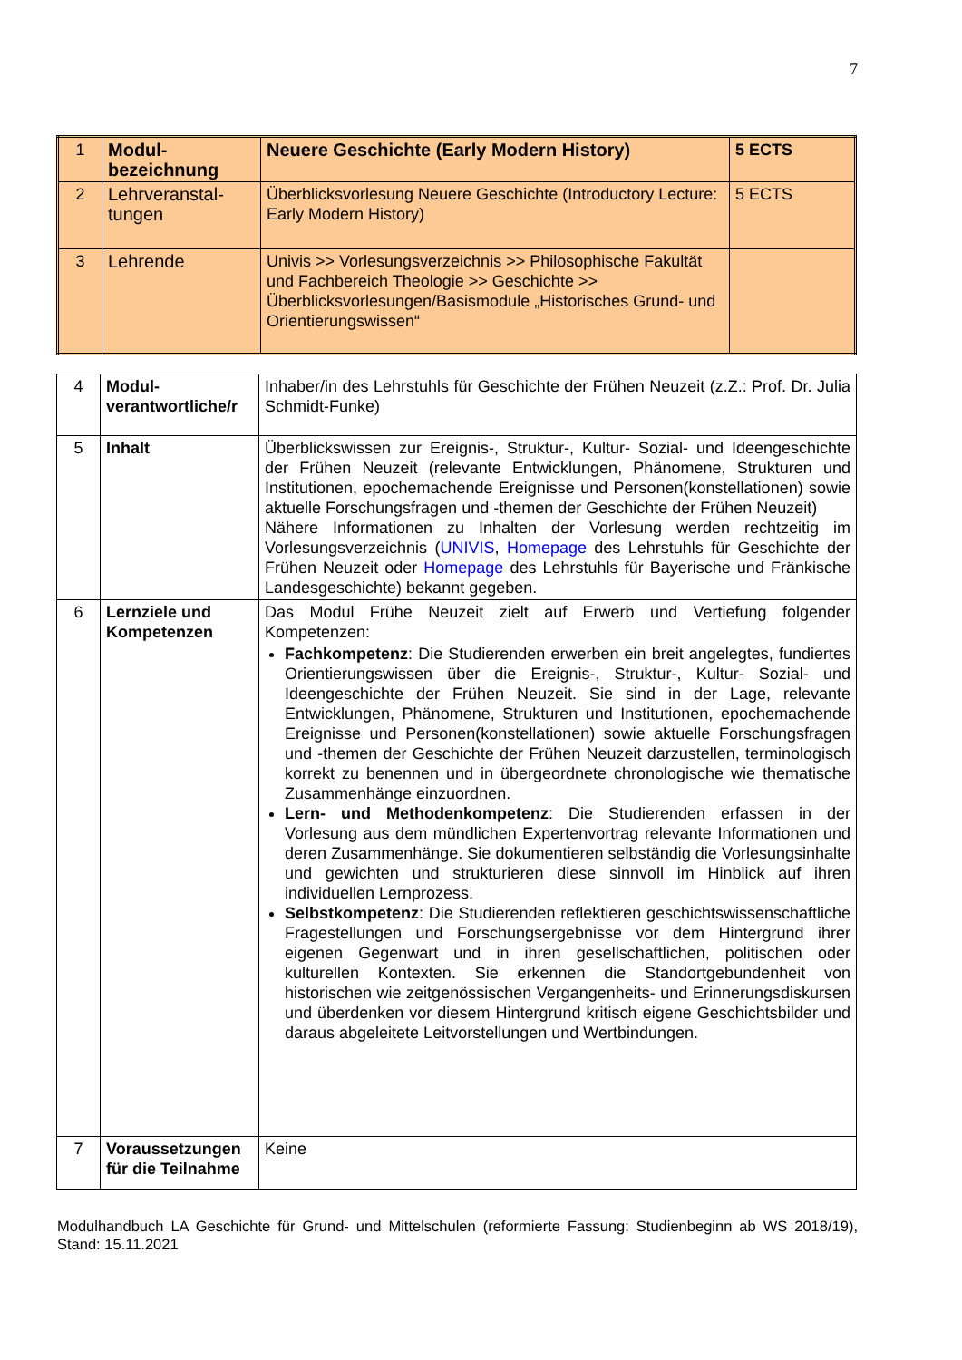7
| 1 | Modul-bezeichnung | Neuere Geschichte (Early Modern History) | 5 ECTS |
| 2 | Lehrveranstal-tungen | Überblicksvorlesung Neuere Geschichte (Introductory Lecture: Early Modern History) | 5 ECTS |
| 3 | Lehrende | Univis >> Vorlesungsverzeichnis >> Philosophische Fakultät und Fachbereich Theologie >> Geschichte >> Überblicksvorlesungen/Basismodule „Historisches Grund- und Orientierungswissen“ | |
| 4 | Modul-verantwortliche/r | Inhaber/in des Lehrstuhls für Geschichte der Frühen Neuzeit (z.Z.: Prof. Dr. Julia Schmidt-Funke) |
| 5 | Inhalt | Überblickswissen zur Ereignis-, Struktur-, Kultur- Sozial- und Ideengeschichte der Frühen Neuzeit (relevante Entwicklungen, Phänomene, Strukturen und Institutionen, epochemachende Ereignisse und Personen(konstellationen) sowie aktuelle Forschungsfragen und -themen der Geschichte der Frühen Neuzeit) Nähere Informationen zu Inhalten der Vorlesung werden rechtzeitig im Vorlesungsverzeichnis ( UNIVIS , Homepage des Lehrstuhls für Geschichte der Frühen Neuzeit oder Homepage des Lehrstuhls für Bayerische und Fränkische Landesgeschichte) bekannt gegeben. |
| 6 | Lernziele und Kompetenzen | Das Modul Frühe Neuzeit zielt auf Erwerb und Vertiefung folgender Kompetenzen: Fachkompetenz : Die Studierenden erwerben ein breit angelegtes, fundiertes Orientierungswissen über die Ereignis-, Struktur-, Kultur- Sozial- und Ideengeschichte der Frühen Neuzeit. Sie sind in der Lage, relevante Entwicklungen, Phänomene, Strukturen und Institutionen, epochemachende Ereignisse und Personen(konstellationen) sowie aktuelle Forschungsfragen und -themen der Geschichte der Frühen Neuzeit darzustellen, terminologisch korrekt zu benennen und in übergeordnete chronologische wie thematische Zusammenhänge einzuordnen. Lern- und Methodenkompetenz : Die Studierenden erfassen in der Vorlesung aus dem mündlichen Expertenvortrag relevante Informationen und deren Zusammenhänge. Sie dokumentieren selbständig die Vorlesungsinhalte und gewichten und strukturieren diese sinnvoll im Hinblick auf ihren individuellen Lernprozess. Selbstkompetenz : Die Studierenden reflektieren geschichtswissenschaftliche Fragestellungen und Forschungsergebnisse vor dem Hintergrund ihrer eigenen Gegenwart und in ihren gesellschaftlichen, politischen oder kulturellen Kontexten. Sie erkennen die Standortgebundenheit von historischen wie zeitgenössischen Vergangenheits- und Erinnerungsdiskursen und überdenken vor diesem Hintergrund kritisch eigene Geschichtsbilder und daraus abgeleitete Leitvorstellungen und Wertbindungen. |
| 7 | Voraussetzungen für die Teilnahme | Keine |
Modulhandbuch LA Geschichte für Grund- und Mittelschulen (reformierte Fassung: Studienbeginn ab WS 2018/19), Stand: 15.11.2021